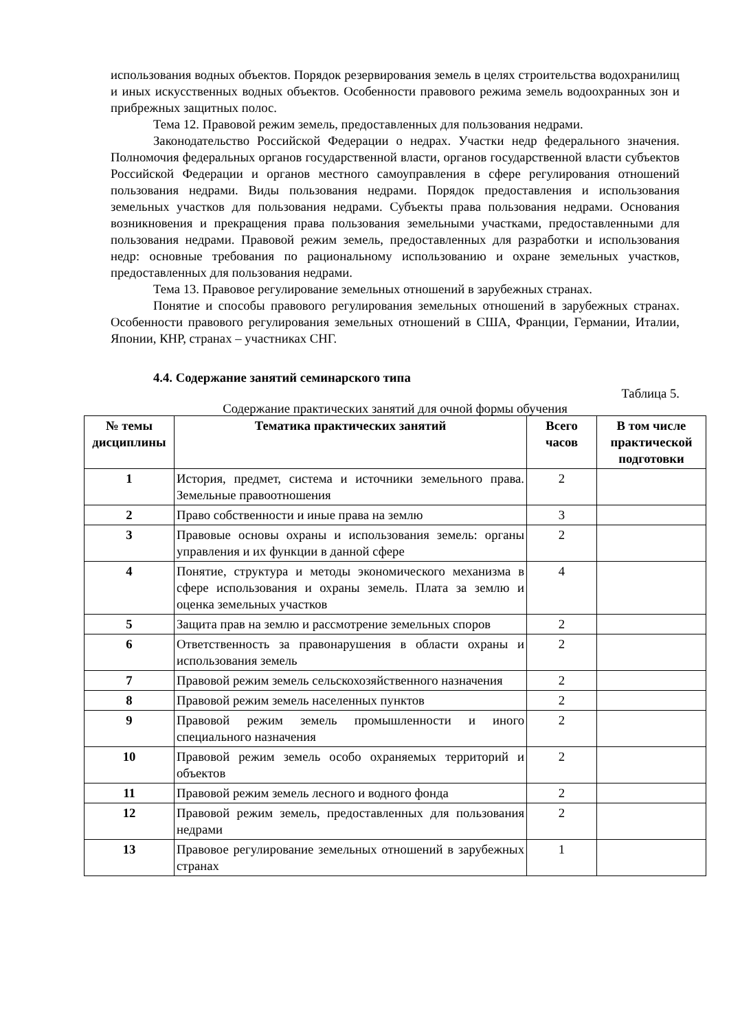использования водных объектов. Порядок резервирования земель в целях строительства водохранилищ и иных искусственных водных объектов. Особенности правового режима земель водоохранных зон и прибрежных защитных полос.
Тема 12. Правовой режим земель, предоставленных для пользования недрами.
Законодательство Российской Федерации о недрах. Участки недр федерального значения. Полномочия федеральных органов государственной власти, органов государственной власти субъектов Российской Федерации и органов местного самоуправления в сфере регулирования отношений пользования недрами. Виды пользования недрами. Порядок предоставления и использования земельных участков для пользования недрами. Субъекты права пользования недрами. Основания возникновения и прекращения права пользования земельными участками, предоставленными для пользования недрами. Правовой режим земель, предоставленных для разработки и использования недр: основные требования по рациональному использованию и охране земельных участков, предоставленных для пользования недрами.
Тема 13. Правовое регулирование земельных отношений в зарубежных странах.
Понятие и способы правового регулирования земельных отношений в зарубежных странах. Особенности правового регулирования земельных отношений в США, Франции, Германии, Италии, Японии, КНР, странах – участниках СНГ.
4.4. Содержание занятий семинарского типа
Таблица 5.
Содержание практических занятий для очной формы обучения
| № темы дисциплины | Тематика практических занятий | Всего часов | В том числе практической подготовки |
| --- | --- | --- | --- |
| 1 | История, предмет, система и источники земельного права. Земельные правоотношения | 2 | |
| 2 | Право собственности и иные права на землю | 3 | |
| 3 | Правовые основы охраны и использования земель: органы управления и их функции в данной сфере | 2 | |
| 4 | Понятие, структура и методы экономического механизма в сфере использования и охраны земель. Плата за землю и оценка земельных участков | 4 | |
| 5 | Защита прав на землю и рассмотрение земельных споров | 2 | |
| 6 | Ответственность за правонарушения в области охраны и использования земель | 2 | |
| 7 | Правовой режим земель сельскохозяйственного назначения | 2 | |
| 8 | Правовой режим земель населенных пунктов | 2 | |
| 9 | Правовой режим земель промышленности и иного специального назначения | 2 | |
| 10 | Правовой режим земель особо охраняемых территорий и объектов | 2 | |
| 11 | Правовой режим земель лесного и водного фонда | 2 | |
| 12 | Правовой режим земель, предоставленных для пользования недрами | 2 | |
| 13 | Правовое регулирование земельных отношений в зарубежных странах | 1 | |